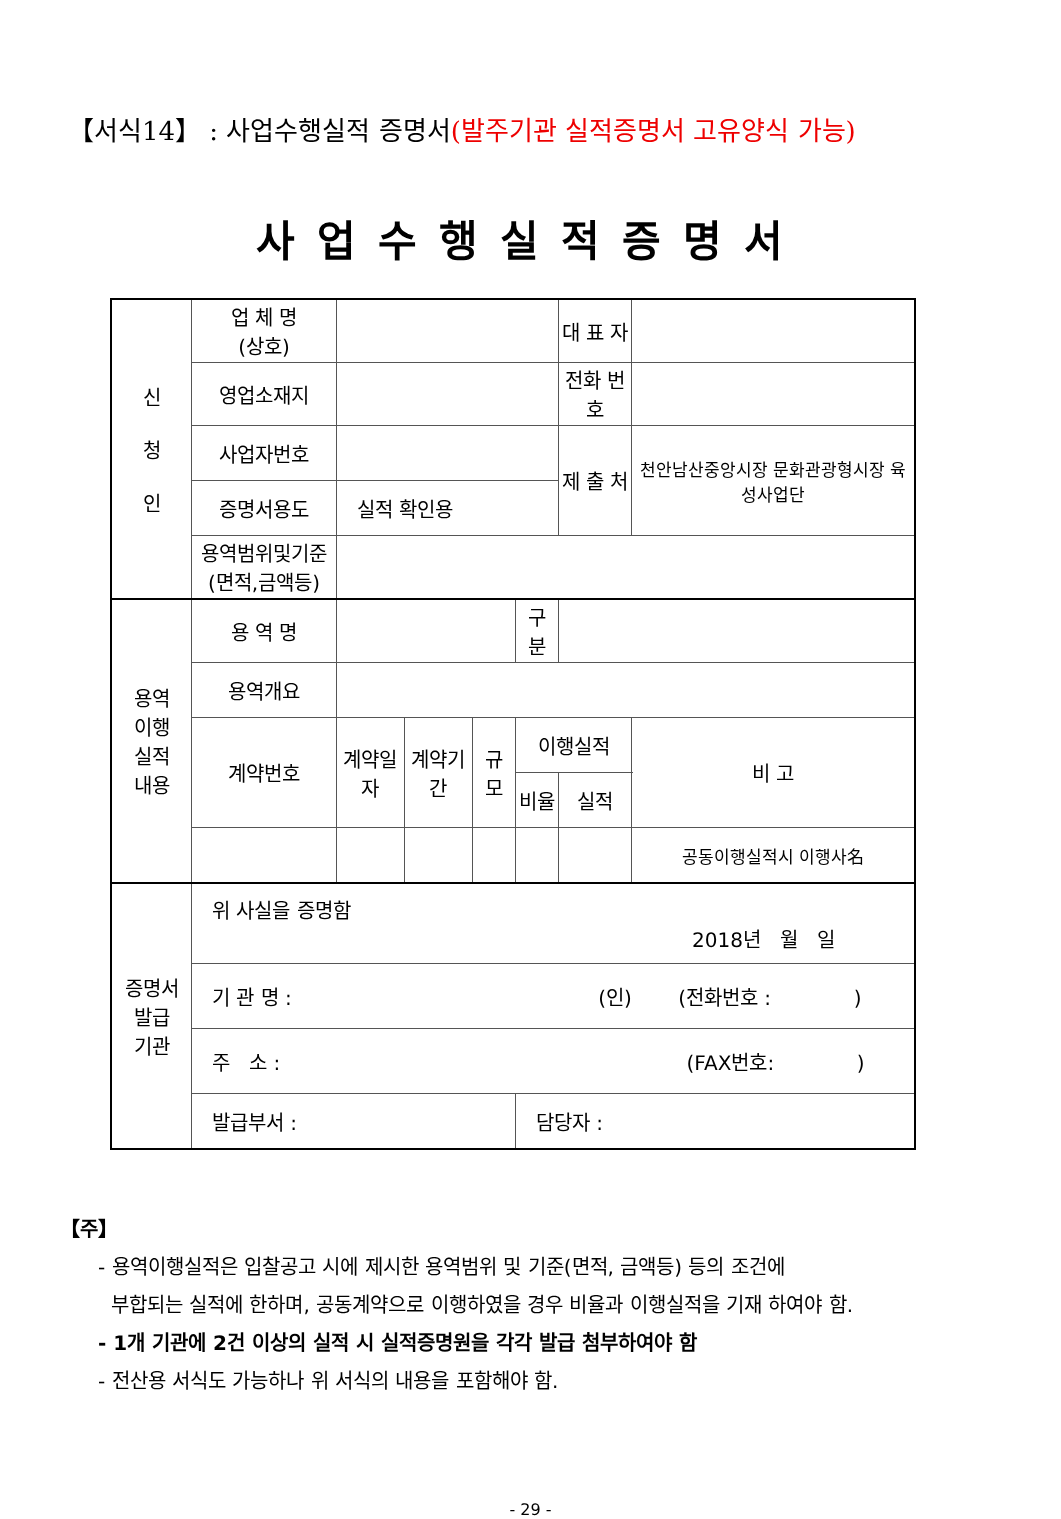【서식14】 : 사업수행실적 증명서(발주기관 실적증명서 고유양식 가능)
사업수행실적증명서
| 신 청 인 | 업 체 명 (상호) | | | | | 대 표 자 | |
| | 영업소재지 | | | | | 전화 번호 | |
| | 사업자번호 | | | | | 제 출 처 | 천안남산중앙시장 문화관광형시장 육성사업단 |
| | 증명서용도 | 실적 확인용 | | | | | |
| | 용역범위및기준 (면적,금액등) | | | | | | |
| 용역 이행 실적 내용 | 용 역 명 | | | | 구 분 | | |
| | 용역개요 | | | | | | |
| | 계약번호 | 계약일자 | 계약기간 | 규 모 | 이행실적 | | 비 고 |
| | | | | | 비율 | 실적 | |
| | | | | | | | 공동이행실적시 이행사名 |
| 증명서 발급 기관 | 위 사실을 증명함 2018년 월 일 | | | | | | |
| | 기 관 명 : (인) (전화번호 : ) | | | | | | |
| | 주 소 : (FAX번호: ) | | | | | | |
| | 발급부서 : | | | | 담당자 : | | |
【주】
- 용역이행실적은 입찰공고 시에 제시한 용역범위 및 기준(면적, 금액등) 등의 조건에
부합되는 실적에 한하며, 공동계약으로 이행하였을 경우 비율과 이행실적을 기재 하여야 함.
- 1개 기관에 2건 이상의 실적 시 실적증명원을 각각 발급 첨부하여야 함
- 전산용 서식도 가능하나 위 서식의 내용을 포함해야 함.
- 29 -